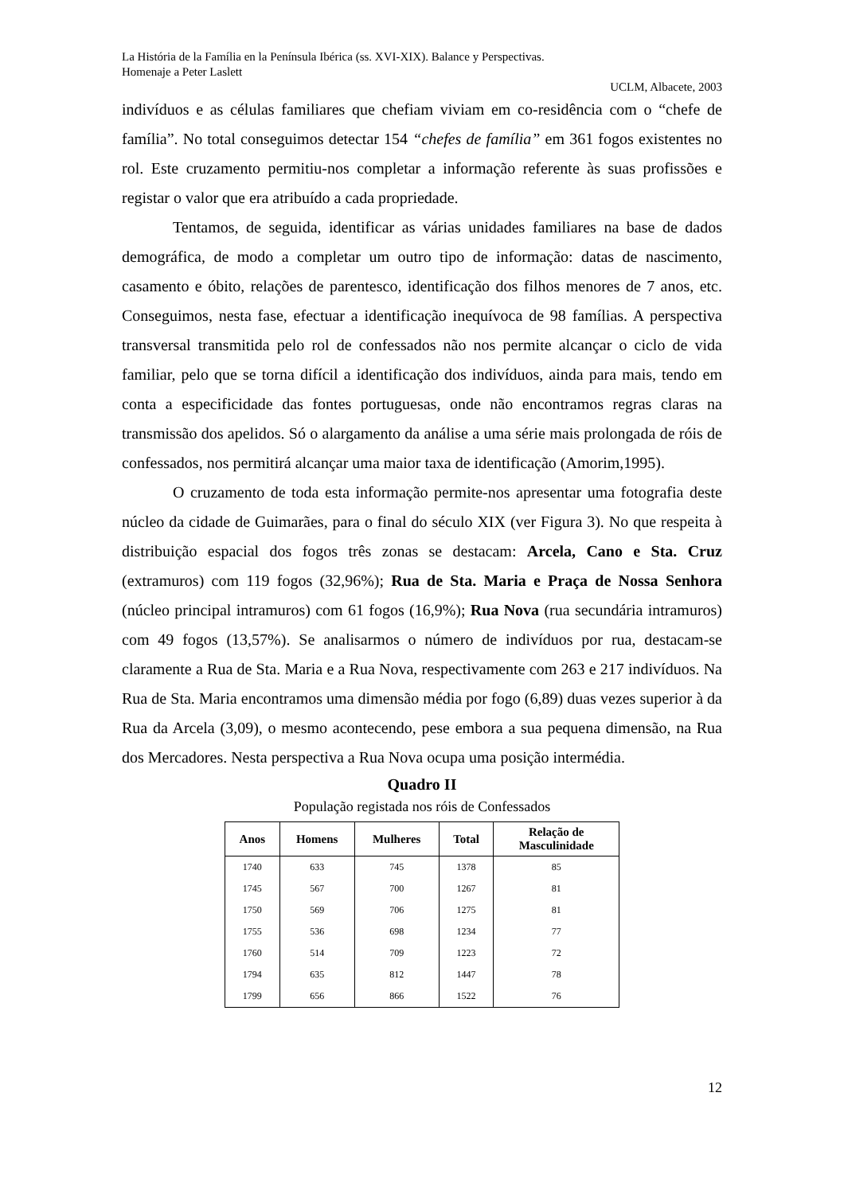La História de la Família en la Península Ibérica (ss. XVI-XIX). Balance y Perspectivas.
Homenaje a Peter Laslett
UCLM, Albacete, 2003
indivíduos e as células familiares que chefiam viviam em co-residência com o “chefe de família”. No total conseguimos detectar 154 “chefes de família” em 361 fogos existentes no rol. Este cruzamento permitiu-nos completar a informação referente às suas profissões e registar o valor que era atribuído a cada propriedade.
Tentamos, de seguida, identificar as várias unidades familiares na base de dados demográfica, de modo a completar um outro tipo de informação: datas de nascimento, casamento e óbito, relações de parentesco, identificação dos filhos menores de 7 anos, etc. Conseguimos, nesta fase, efectuar a identificação inequívoca de 98 famílias. A perspectiva transversal transmitida pelo rol de confessados não nos permite alcançar o ciclo de vida familiar, pelo que se torna difícil a identificação dos indivíduos, ainda para mais, tendo em conta a especificidade das fontes portuguesas, onde não encontramos regras claras na transmissão dos apelidos. Só o alargamento da análise a uma série mais prolongada de róis de confessados, nos permitirá alcançar uma maior taxa de identificação (Amorim,1995).
O cruzamento de toda esta informação permite-nos apresentar uma fotografia deste núcleo da cidade de Guimarães, para o final do século XIX (ver Figura 3). No que respeita à distribuição espacial dos fogos três zonas se destacam: Arcela, Cano e Sta. Cruz (extramuros) com 119 fogos (32,96%); Rua de Sta. Maria e Praça de Nossa Senhora (núcleo principal intramuros) com 61 fogos (16,9%); Rua Nova (rua secundária intramuros) com 49 fogos (13,57%). Se analisarmos o número de indivíduos por rua, destacam-se claramente a Rua de Sta. Maria e a Rua Nova, respectivamente com 263 e 217 indivíduos. Na Rua de Sta. Maria encontramos uma dimensão média por fogo (6,89) duas vezes superior à da Rua da Arcela (3,09), o mesmo acontecendo, pese embora a sua pequena dimensão, na Rua dos Mercadores. Nesta perspectiva a Rua Nova ocupa uma posição intermédia.
Quadro II
População registada nos róis de Confessados
| Anos | Homens | Mulheres | Total | Relação de Masculinidade |
| --- | --- | --- | --- | --- |
| 1740 | 633 | 745 | 1378 | 85 |
| 1745 | 567 | 700 | 1267 | 81 |
| 1750 | 569 | 706 | 1275 | 81 |
| 1755 | 536 | 698 | 1234 | 77 |
| 1760 | 514 | 709 | 1223 | 72 |
| 1794 | 635 | 812 | 1447 | 78 |
| 1799 | 656 | 866 | 1522 | 76 |
12